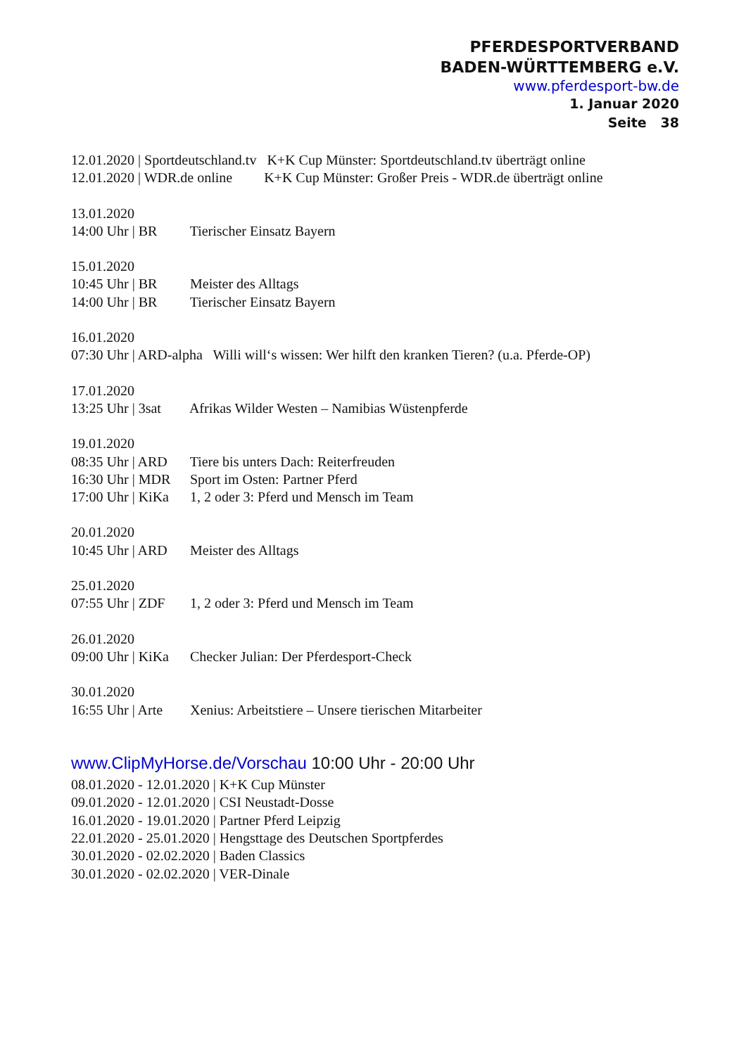PFERDESPORTVERBAND
BADEN-WÜRTTEMBERG e.V.
www.pferdesport-bw.de
1. Januar 2020
Seite 38
12.01.2020 | Sportdeutschland.tv K+K Cup Münster: Sportdeutschland.tv überträgt online
12.01.2020 | WDR.de online K+K Cup Münster: Großer Preis - WDR.de überträgt online
13.01.2020
14:00 Uhr | BR Tierischer Einsatz Bayern
15.01.2020
10:45 Uhr | BR Meister des Alltags
14:00 Uhr | BR Tierischer Einsatz Bayern
16.01.2020
07:30 Uhr | ARD-alpha Willi will‘s wissen: Wer hilft den kranken Tieren? (u.a. Pferde-OP)
17.01.2020
13:25 Uhr | 3sat Afrikas Wilder Westen – Namibias Wüstenpferde
19.01.2020
08:35 Uhr | ARD Tiere bis unters Dach: Reiterfreuden
16:30 Uhr | MDR Sport im Osten: Partner Pferd
17:00 Uhr | KiKa 1, 2 oder 3: Pferd und Mensch im Team
20.01.2020
10:45 Uhr | ARD Meister des Alltags
25.01.2020
07:55 Uhr | ZDF 1, 2 oder 3: Pferd und Mensch im Team
26.01.2020
09:00 Uhr | KiKa Checker Julian: Der Pferdesport-Check
30.01.2020
16:55 Uhr | Arte Xenius: Arbeitstiere – Unsere tierischen Mitarbeiter
www.ClipMyHorse.de/Vorschau 10:00 Uhr - 20:00 Uhr
08.01.2020 - 12.01.2020 | K+K Cup Münster
09.01.2020 - 12.01.2020 | CSI Neustadt-Dosse
16.01.2020 - 19.01.2020 | Partner Pferd Leipzig
22.01.2020 - 25.01.2020 | Hengsttage des Deutschen Sportpferdes
30.01.2020 - 02.02.2020 | Baden Classics
30.01.2020 - 02.02.2020 | VER-Dinale